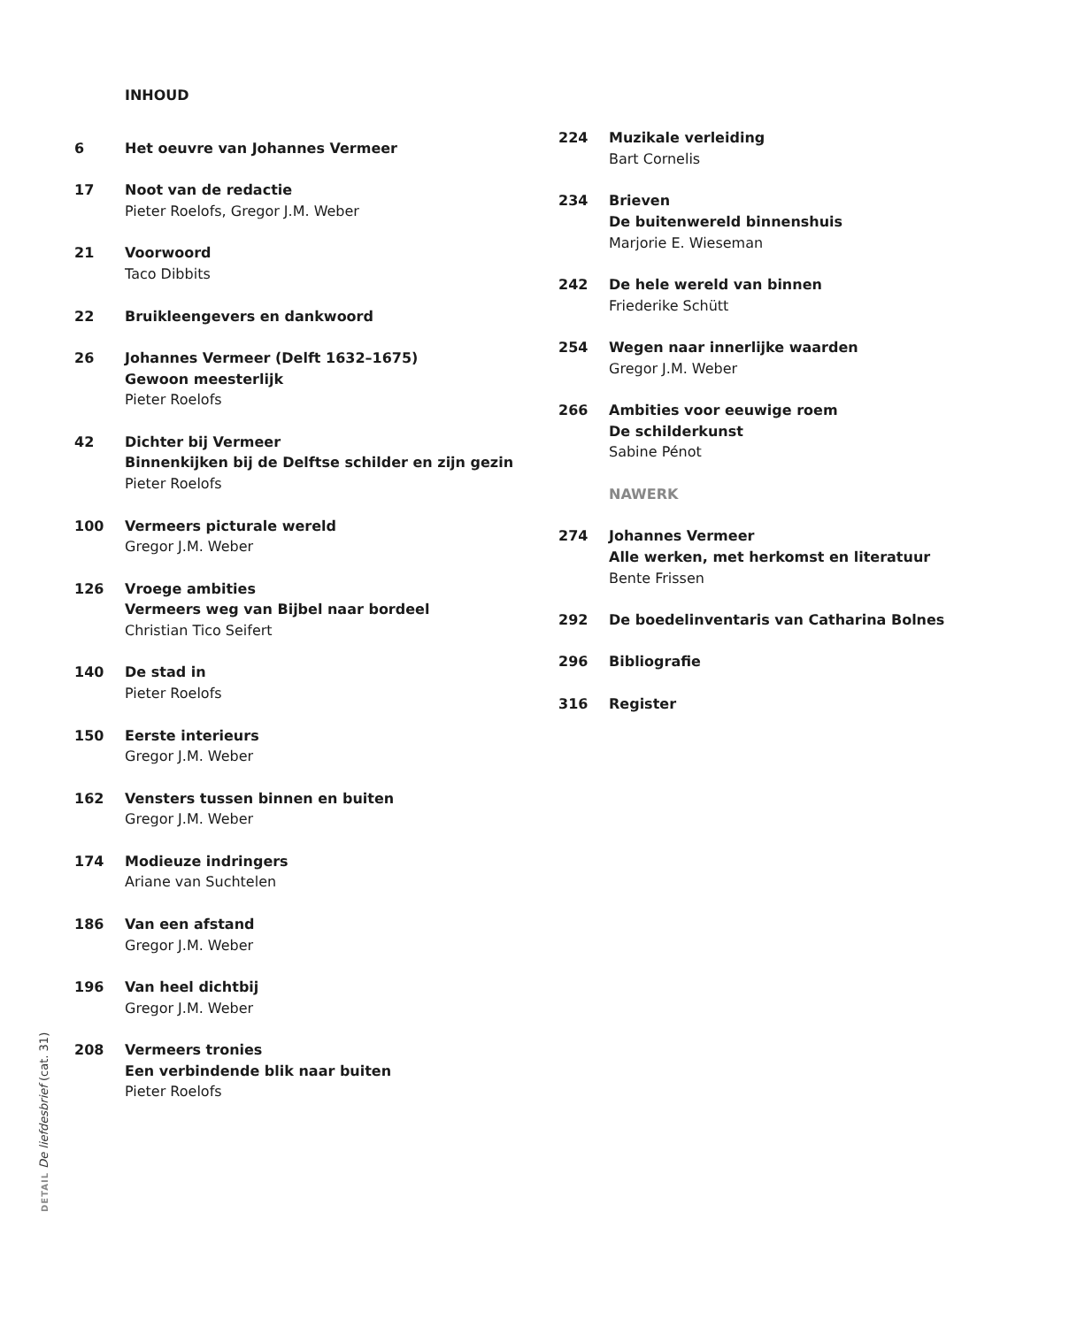INHOUD
6 Het oeuvre van Johannes Vermeer
17 Noot van de redactie
Pieter Roelofs, Gregor J.M. Weber
21 Voorwoord
Taco Dibbits
22 Bruikleengevers en dankwoord
26 Johannes Vermeer (Delft 1632–1675)
Gewoon meesterlijk
Pieter Roelofs
42 Dichter bij Vermeer
Binnenkijken bij de Delftse schilder en zijn gezin
Pieter Roelofs
100 Vermeers picturale wereld
Gregor J.M. Weber
126 Vroege ambities
Vermeers weg van Bijbel naar bordeel
Christian Tico Seifert
140 De stad in
Pieter Roelofs
150 Eerste interieurs
Gregor J.M. Weber
162 Vensters tussen binnen en buiten
Gregor J.M. Weber
174 Modieuze indringers
Ariane van Suchtelen
186 Van een afstand
Gregor J.M. Weber
196 Van heel dichtbij
Gregor J.M. Weber
208 Vermeers tronies
Een verbindende blik naar buiten
Pieter Roelofs
224 Muzikale verleiding
Bart Cornelis
234 Brieven
De buitenwereld binnenshuis
Marjorie E. Wieseman
242 De hele wereld van binnen
Friederike Schütt
254 Wegen naar innerlijke waarden
Gregor J.M. Weber
266 Ambities voor eeuwige roem
De schilderkunst
Sabine Pénot
NAWERK
274 Johannes Vermeer
Alle werken, met herkomst en literatuur
Bente Frissen
292 De boedelinventaris van Catharina Bolnes
296 Bibliografie
316 Register
DETAIL De liefdesbrief (cat. 31)